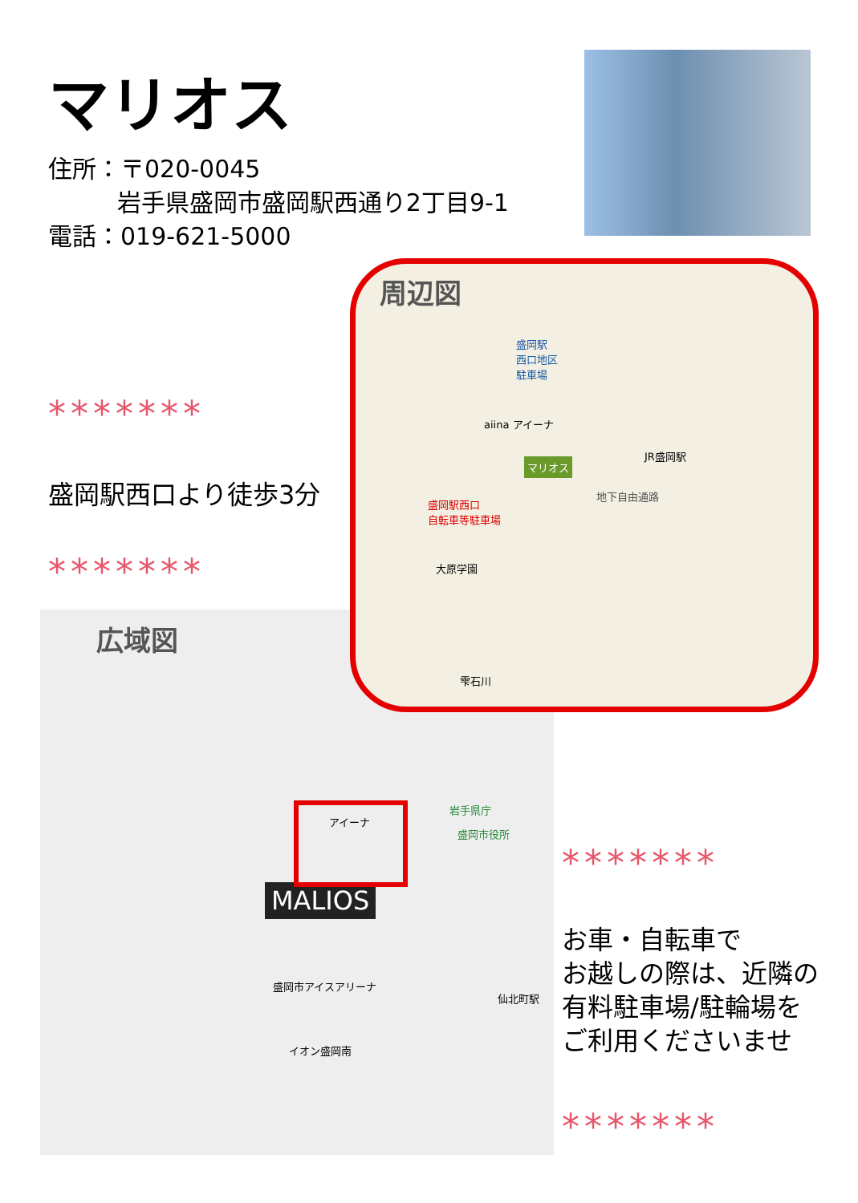マリオス
住所：〒020-0045
岩手県盛岡市盛岡駅西通り2丁目9-1
電話：019-621-5000
*******
盛岡駅西口より徒歩3分
*******
広域図
MALIOS
アイーナ
岩手県庁
盛岡市役所
盛岡市アイスアリーナ
イオン盛岡南
仙北町駅
周辺図
盛岡駅
西口地区
駐車場
aiina アイーナ
マリオス
盛岡駅西口
自転車等駐車場
地下自由通路
JR盛岡駅
大原学園
雫石川
*******
お車・自転車で
お越しの際は、近隣の
有料駐車場/駐輪場を
ご利用くださいませ
*******